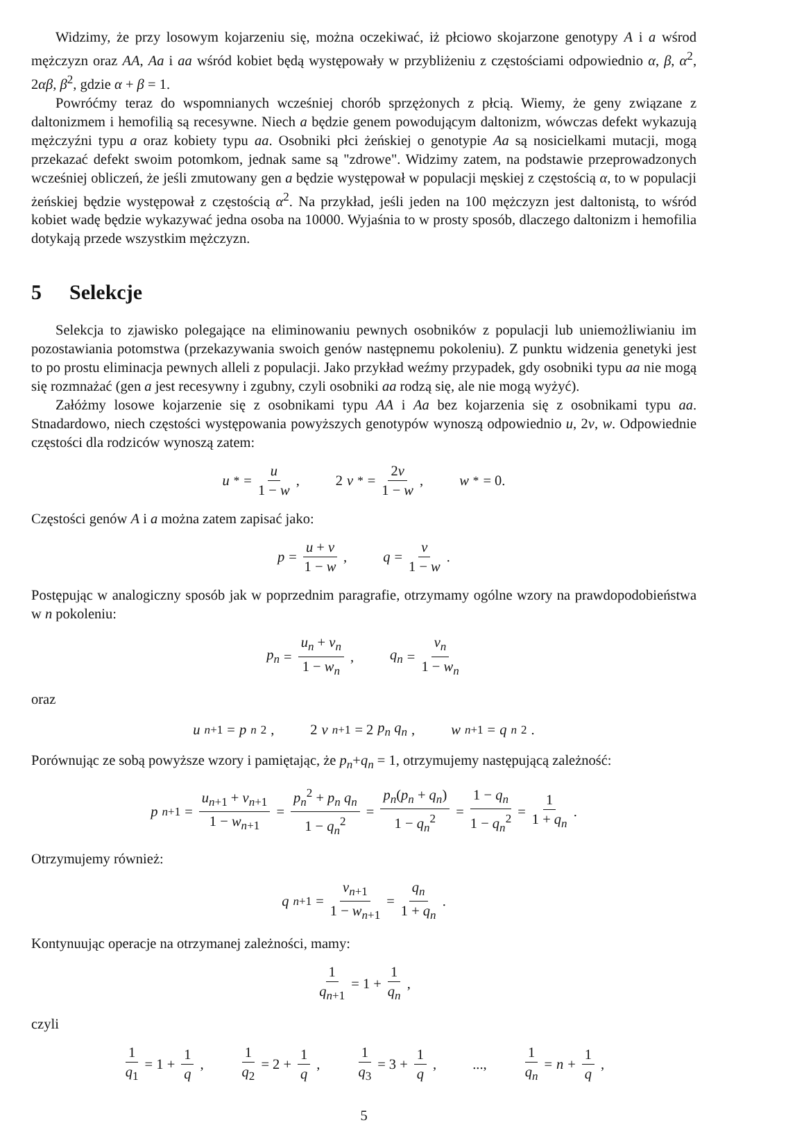Widzimy, że przy losowym kojarzeniu się, można oczekiwać, iż płciowo skojarzone genotypy A i a wśrod mężczyzn oraz AA, Aa i aa wśród kobiet będą występowały w przybliżeniu z częstościami odpowiednio α, β, α<sup>2</sup>, 2αβ, β<sup>2</sup>, gdzie α + β = 1.
Powróćmy teraz do wspomnianych wcześniej chorób sprzężonych z płcią. Wiemy, że geny związane z daltonizmem i hemofilią są recesywne. Niech a będzie genem powodującym daltonizm, wówczas defekt wykazują mężczyźni typu a oraz kobiety typu aa. Osobniki płci żeńskiej o genotypie Aa są nosicielkami mutacji, mogą przekazać defekt swoim potomkom, jednak same są "zdrowe". Widzimy zatem, na podstawie przeprowadzonych wcześniej obliczeń, że jeśli zmutowany gen a będzie występował w populacji męskiej z częstością α, to w populacji żeńskiej będzie występował z częstością α<sup>2</sup>. Na przykład, jeśli jeden na 100 mężczyzn jest daltonistą, to wśród kobiet wadę będzie wykazywać jedna osoba na 10000. Wyjaśnia to w prosty sposób, dlaczego daltonizm i hemofilia dotykają przede wszystkim mężczyzn.
5 Selekcje
Selekcja to zjawisko polegające na eliminowaniu pewnych osobników z populacji lub uniemożliwianiu im pozostawiania potomstwa (przekazywania swoich genów następnemu pokoleniu). Z punktu widzenia genetyki jest to po prostu eliminacja pewnych alleli z populacji. Jako przykład weźmy przypadek, gdy osobniki typu aa nie mogą się rozmnażać (gen a jest recesywny i zgubny, czyli osobniki aa rodzą się, ale nie mogą wyżyć).
Załóżmy losowe kojarzenie się z osobnikami typu AA i Aa bez kojarzenia się z osobnikami typu aa. Stnadardowo, niech częstości występowania powyższych genotypów wynoszą odpowiednio u, 2v, w. Odpowiednie częstości dla rodziców wynoszą zatem:
u<sup>*</sup> = u 1 − w, 2 v<sup>*</sup> = 2v 1 − w, w<sup>*</sup> = 0.
Częstości genów A i a można zatem zapisać jako:
p = u + v 1 − w, q = v 1 − w.
Postępując w analogiczny sposób jak w poprzednim paragrafie, otrzymamy ogólne wzory na prawdopodobieństwa w n pokoleniu:
p<sub>n</sub> = u<sub>n</sub> + v<sub>n</sub> 1 − w<sub>n</sub>, q<sub>n</sub> = v<sub>n</sub> 1 − w<sub>n</sub>
oraz
u<sub>n+1</sub> = p<sub>n</sub><sup>2</sup>, 2 v<sub>n+1</sub> = 2 p<sub>n</sub> q<sub>n</sub>, w<sub>n+1</sub> = q<sub>n</sub><sup>2</sup>.
Porównując ze sobą powyższe wzory i pamiętając, że p<sub>n</sub>+q<sub>n</sub> = 1, otrzymujemy następującą zależność:
p<sub>n+1</sub> = u<sub>n+1</sub> + v<sub>n+1</sub> 1 − w<sub>n+1</sub> = p<sub>n</sub><sup>2</sup> + p<sub>n</sub> q<sub>n</sub> 1 − q<sub>n</sub><sup>2</sup> = p<sub>n</sub>(p<sub>n</sub> + q<sub>n</sub>) 1 − q<sub>n</sub><sup>2</sup> = 1 − q<sub>n</sub> 1 − q<sub>n</sub><sup>2</sup> = 1 1 + q<sub>n</sub>.
Otrzymujemy również:
q<sub>n+1</sub> = v<sub>n+1</sub> 1 − w<sub>n+1</sub> = q<sub>n</sub> 1 + q<sub>n</sub>.
Kontynuując operacje na otrzymanej zależności, mamy:
1 q<sub>n+1</sub> = 1 + 1 q<sub>n</sub>,
czyli
1 q<sub>1</sub> = 1 + 1 q, 1 q<sub>2</sub> = 2 + 1 q, 1 q<sub>3</sub> = 3 + 1 q, ..., 1 q<sub>n</sub> = n + 1 q,
5